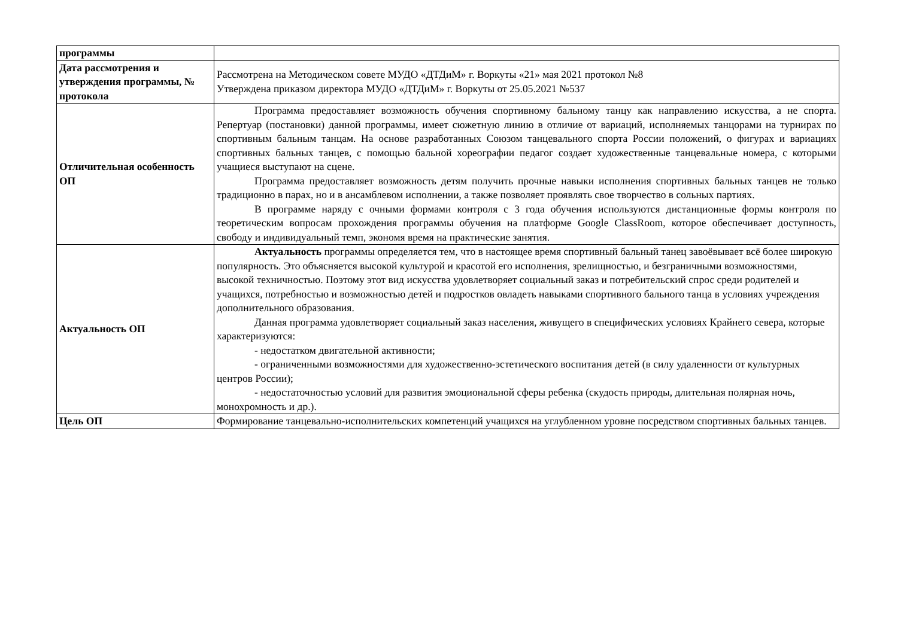| программы | |
| Дата рассмотрения и утверждения программы, № протокола | Рассмотрена на Методическом совете МУДО «ДТДиМ» г. Воркуты «21» мая 2021 протокол №8 Утверждена приказом директора МУДО «ДТДиМ» г. Воркуты от 25.05.2021 №537 |
| Отличительная особенность ОП | Программа предоставляет возможность обучения спортивному бальному танцу как направлению искусства, а не спорта. Репертуар (постановки) данной программы, имеет сюжетную линию в отличие от вариаций, исполняемых танцорами на турнирах по спортивным бальным танцам. На основе разработанных Союзом танцевального спорта России положений, о фигурах и вариациях спортивных бальных танцев, с помощью бальной хореографии педагог создает художественные танцевальные номера, с которыми учащиеся выступают на сцене. Программа предоставляет возможность детям получить прочные навыки исполнения спортивных бальных танцев не только традиционно в парах, но и в ансамблевом исполнении, а также позволяет проявлять свое творчество в сольных партиях. В программе наряду с очными формами контроля с 3 года обучения используются дистанционные формы контроля по теоретическим вопросам прохождения программы обучения на платформе Google ClassRoom, которое обеспечивает доступность, свободу и индивидуальный темп, экономя время на практические занятия. |
| Актуальность ОП | Актуальность программы определяется тем, что в настоящее время спортивный бальный танец завоёвывает всё более широкую популярность. Это объясняется высокой культурой и красотой его исполнения, зрелищностью, и безграничными возможностями, высокой техничностью. Поэтому этот вид искусства удовлетворяет социальный заказ и потребительский спрос среди родителей и учащихся, потребностью и возможностью детей и подростков овладеть навыками спортивного бального танца в условиях учреждения дополнительного образования. Данная программа удовлетворяет социальный заказ населения, живущего в специфических условиях Крайнего севера, которые характеризуются: - недостатком двигательной активности; - ограниченными возможностями для художественно-эстетического воспитания детей (в силу удаленности от культурных центров России); - недостаточностью условий для развития эмоциональной сферы ребенка (скудость природы, длительная полярная ночь, монохромность и др.). |
| Цель ОП | Формирование танцевально-исполнительских компетенций учащихся на углубленном уровне посредством спортивных бальных танцев. |